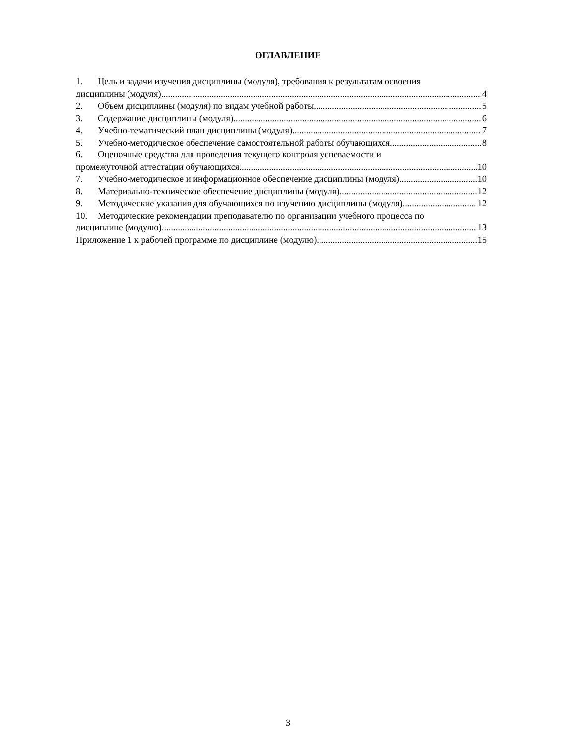ОГЛАВЛЕНИЕ
1. Цель и задачи изучения дисциплины (модуля), требования к результатам освоения
дисциплины (модуля) 4
2. Объем дисциплины (модуля) по видам учебной работы 5
3. Содержание дисциплины (модуля) 6
4. Учебно-тематический план дисциплины (модуля) 7
5. Учебно-методическое обеспечение самостоятельной работы обучающихся 8
6. Оценочные средства для проведения текущего контроля успеваемости и
промежуточной аттестации обучающихся 10
7. Учебно-методическое и информационное обеспечение дисциплины (модуля) 10
8. Материально-техническое обеспечение дисциплины (модуля) 12
9. Методические указания для обучающихся по изучению дисциплины (модуля) 12
10. Методические рекомендации преподавателю по организации учебного процесса по
дисциплине (модулю) 13
Приложение 1 к рабочей программе по дисциплине (модулю) 15
3